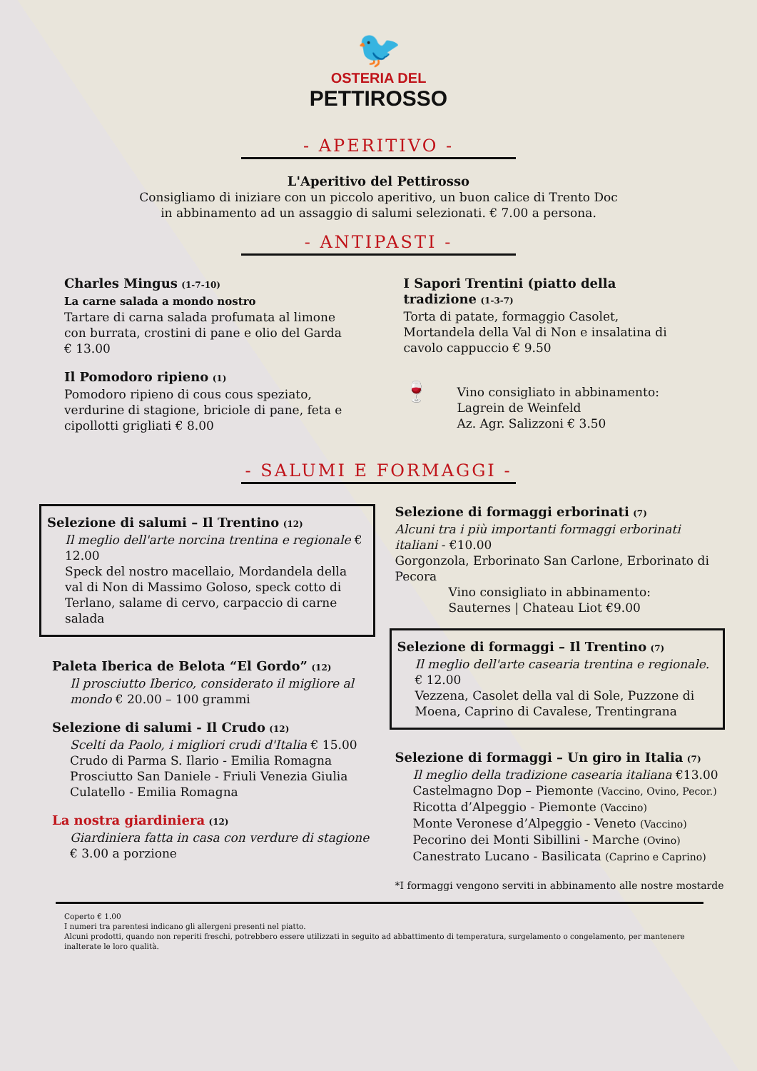🐦
OSTERIA DEL
PETTIROSSO
- APERITIVO -
L'Aperitivo del Pettirosso
Consigliamo di iniziare con un piccolo aperitivo, un buon calice di Trento Doc
in abbinamento ad un assaggio di salumi selezionati. € 7.00 a persona.
- ANTIPASTI -
Charles Mingus (1-7-10)
La carne salada a mondo nostro
Tartare di carna salada profumata al limone con burrata, crostini di pane e olio del Garda € 13.00
Il Pomodoro ripieno (1)
Pomodoro ripieno di cous cous speziato, verdurine di stagione, briciole di pane, feta e cipollotti grigliati € 8.00
I Sapori Trentini (piatto della tradizione (1-3-7)
Torta di patate, formaggio Casolet, Mortandela della Val di Non e insalatina di cavolo cappuccio € 9.50
🍷
Vino consigliato in abbinamento:
Lagrein de Weinfeld
Az. Agr. Salizzoni € 3.50
- SALUMI E FORMAGGI -
Selezione di salumi – Il Trentino (12)
Il meglio dell'arte norcina trentina e regionale € 12.00
Speck del nostro macellaio, Mordandela della val di Non di Massimo Goloso, speck cotto di Terlano, salame di cervo, carpaccio di carne salada
Paleta Iberica de Belota “El Gordo” (12)
Il prosciutto Iberico, considerato il migliore al mondo € 20.00 – 100 grammi
Selezione di salumi - Il Crudo (12)
Scelti da Paolo, i migliori crudi d'Italia € 15.00
Crudo di Parma S. Ilario - Emilia Romagna
Prosciutto San Daniele - Friuli Venezia Giulia
Culatello - Emilia Romagna
La nostra giardiniera (12)
Giardiniera fatta in casa con verdure di stagione
€ 3.00 a porzione
Selezione di formaggi erborinati (7)
Alcuni tra i più importanti formaggi erborinati italiani - €10.00
Gorgonzola, Erborinato San Carlone, Erborinato di Pecora
Vino consigliato in abbinamento:
Sauternes | Chateau Liot €9.00
Selezione di formaggi – Il Trentino (7)
Il meglio dell'arte casearia trentina e regionale. € 12.00
Vezzena, Casolet della val di Sole, Puzzone di Moena, Caprino di Cavalese, Trentingrana
Selezione di formaggi – Un giro in Italia (7)
Il meglio della tradizione casearia italiana €13.00
Castelmagno Dop – Piemonte (Vaccino, Ovino, Pecor.)
Ricotta d’Alpeggio - Piemonte (Vaccino)
Monte Veronese d’Alpeggio - Veneto (Vaccino)
Pecorino dei Monti Sibillini - Marche (Ovino)
Canestrato Lucano - Basilicata (Caprino e Caprino)
*I formaggi vengono serviti in abbinamento alle nostre mostarde
Coperto € 1.00
I numeri tra parentesi indicano gli allergeni presenti nel piatto.
Alcuni prodotti, quando non reperiti freschi, potrebbero essere utilizzati in seguito ad abbattimento di temperatura, surgelamento o congelamento, per mantenere inalterate le loro qualità.